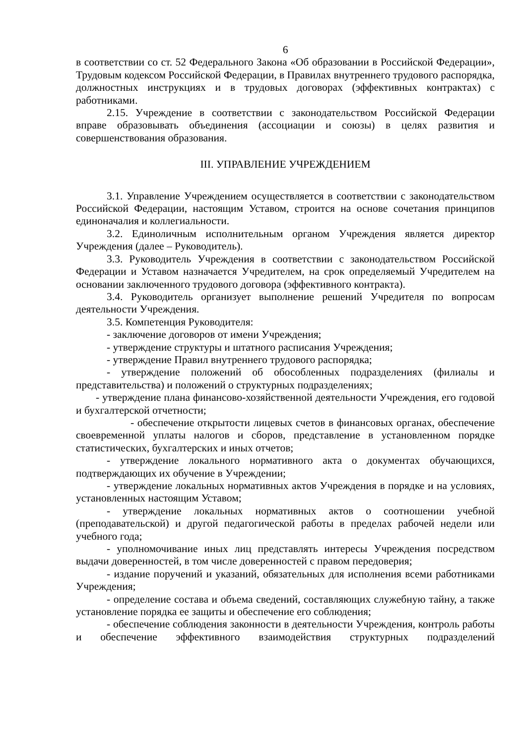6
в соответствии со ст. 52 Федерального Закона «Об образовании в Российской Федерации», Трудовым кодексом Российской Федерации, в Правилах внутреннего трудового распорядка, должностных инструкциях и в трудовых договорах (эффективных контрактах) с работниками.
2.15. Учреждение в соответствии с законодательством Российской Федерации вправе образовывать объединения (ассоциации и союзы) в целях развития и совершенствования образования.
III. УПРАВЛЕНИЕ УЧРЕЖДЕНИЕМ
3.1. Управление Учреждением осуществляется в соответствии с законодательством Российской Федерации, настоящим Уставом, строится на основе сочетания принципов единоначалия и коллегиальности.
3.2. Единоличным исполнительным органом Учреждения является директор Учреждения (далее – Руководитель).
3.3. Руководитель Учреждения в соответствии с законодательством Российской Федерации и Уставом назначается Учредителем, на срок определяемый Учредителем на основании заключенного трудового договора (эффективного контракта).
3.4. Руководитель организует выполнение решений Учредителя по вопросам деятельности Учреждения.
3.5. Компетенция Руководителя:
- заключение договоров от имени Учреждения;
- утверждение структуры и штатного расписания Учреждения;
- утверждение Правил внутреннего трудового распорядка;
- утверждение положений об обособленных подразделениях (филиалы и представительства) и положений о структурных подразделениях;
- утверждение плана финансово-хозяйственной деятельности Учреждения, его годовой и бухгалтерской отчетности;
- обеспечение открытости лицевых счетов в финансовых органах, обеспечение своевременной уплаты налогов и сборов, представление в установленном порядке статистических, бухгалтерских и иных отчетов;
- утверждение локального нормативного акта о документах обучающихся, подтверждающих их обучение в Учреждении;
- утверждение локальных нормативных актов Учреждения в порядке и на условиях, установленных настоящим Уставом;
- утверждение локальных нормативных актов о соотношении учебной (преподавательской) и другой педагогической работы в пределах рабочей недели или учебного года;
- уполномочивание иных лиц представлять интересы Учреждения посредством выдачи доверенностей, в том числе доверенностей с правом передоверия;
- издание поручений и указаний, обязательных для исполнения всеми работниками Учреждения;
- определение состава и объема сведений, составляющих служебную тайну, а также установление порядка ее защиты и обеспечение его соблюдения;
- обеспечение соблюдения законности в деятельности Учреждения, контроль работы и обеспечение эффективного взаимодействия структурных подразделений